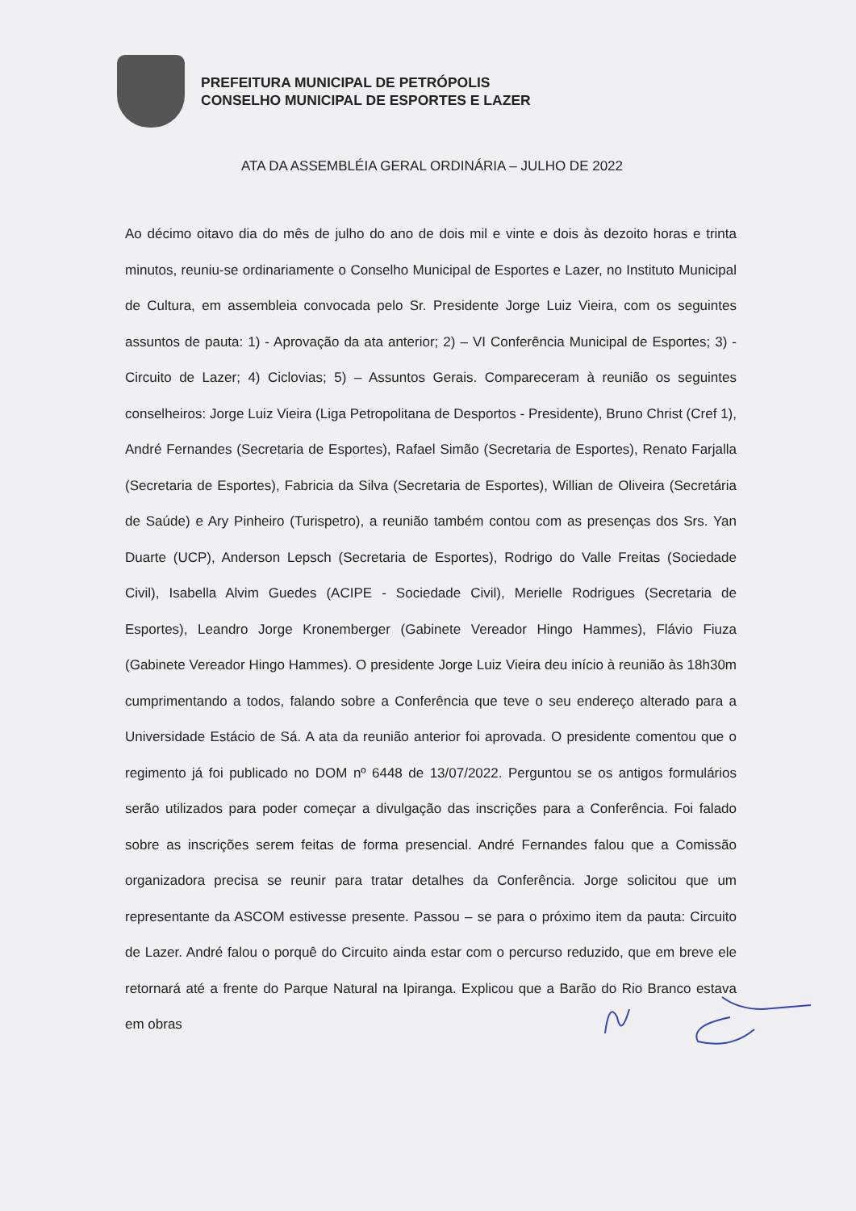PREFEITURA MUNICIPAL DE PETRÓPOLIS
CONSELHO MUNICIPAL DE ESPORTES E LAZER
ATA DA ASSEMBLÉIA GERAL ORDINÁRIA – JULHO DE 2022
Ao décimo oitavo dia do mês de julho do ano de dois mil e vinte e dois às dezoito horas e trinta minutos, reuniu-se ordinariamente o Conselho Municipal de Esportes e Lazer, no Instituto Municipal de Cultura, em assembleia convocada pelo Sr. Presidente Jorge Luiz Vieira, com os seguintes assuntos de pauta: 1) - Aprovação da ata anterior; 2) – VI Conferência Municipal de Esportes; 3) - Circuito de Lazer; 4) Ciclovias; 5) – Assuntos Gerais. Compareceram à reunião os seguintes conselheiros: Jorge Luiz Vieira (Liga Petropolitana de Desportos - Presidente), Bruno Christ (Cref 1), André Fernandes (Secretaria de Esportes), Rafael Simão (Secretaria de Esportes), Renato Farjalla (Secretaria de Esportes), Fabricia da Silva (Secretaria de Esportes), Willian de Oliveira (Secretária de Saúde) e Ary Pinheiro (Turispetro), a reunião também contou com as presenças dos Srs. Yan Duarte (UCP), Anderson Lepsch (Secretaria de Esportes), Rodrigo do Valle Freitas (Sociedade Civil), Isabella Alvim Guedes (ACIPE - Sociedade Civil), Merielle Rodrigues (Secretaria de Esportes), Leandro Jorge Kronemberger (Gabinete Vereador Hingo Hammes), Flávio Fiuza (Gabinete Vereador Hingo Hammes). O presidente Jorge Luiz Vieira deu início à reunião às 18h30m cumprimentando a todos, falando sobre a Conferência que teve o seu endereço alterado para a Universidade Estácio de Sá. A ata da reunião anterior foi aprovada. O presidente comentou que o regimento já foi publicado no DOM nº 6448 de 13/07/2022. Perguntou se os antigos formulários serão utilizados para poder começar a divulgação das inscrições para a Conferência. Foi falado sobre as inscrições serem feitas de forma presencial. André Fernandes falou que a Comissão organizadora precisa se reunir para tratar detalhes da Conferência. Jorge solicitou que um representante da ASCOM estivesse presente. Passou – se para o próximo item da pauta: Circuito de Lazer. André falou o porquê do Circuito ainda estar com o percurso reduzido, que em breve ele retornará até a frente do Parque Natural na Ipiranga. Explicou que a Barão do Rio Branco estava em obras